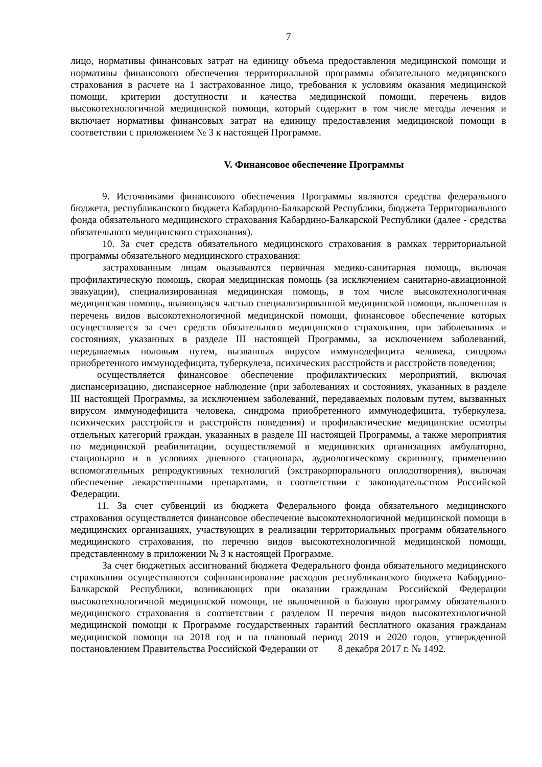7
лицо, нормативы финансовых затрат на единицу объема предоставления медицинской помощи и нормативы финансового обеспечения территориальной программы обязательного медицинского страхования в расчете на 1 застрахованное лицо, требования к условиям оказания медицинской помощи, критерии доступности и качества медицинской помощи, перечень видов высокотехнологичной медицинской помощи, который содержит в том числе методы лечения и включает нормативы финансовых затрат на единицу предоставления медицинской помощи в соответствии с приложением № 3 к настоящей Программе.
V. Финансовое обеспечение Программы
9. Источниками финансового обеспечения Программы являются средства федерального бюджета, республиканского бюджета Кабардино-Балкарской Республики, бюджета Территориального фонда обязательного медицинского страхования Кабардино-Балкарской Республики (далее - средства обязательного медицинского страхования).
10. За счет средств обязательного медицинского страхования в рамках территориальной программы обязательного медицинского страхования:
застрахованным лицам оказываются первичная медико-санитарная помощь, включая профилактическую помощь, скорая медицинская помощь (за исключением санитарно-авиационной эвакуации), специализированная медицинская помощь, в том числе высокотехнологичная медицинская помощь, являющаяся частью специализированной медицинской помощи, включенная в перечень видов высокотехнологичной медицинской помощи, финансовое обеспечение которых осуществляется за счет средств обязательного медицинского страхования, при заболеваниях и состояниях, указанных в разделе III настоящей Программы, за исключением заболеваний, передаваемых половым путем, вызванных вирусом иммунодефицита человека, синдрома приобретенного иммунодефицита, туберкулеза, психических расстройств и расстройств поведения;
осуществляется финансовое обеспечение профилактических мероприятий, включая диспансеризацию, диспансерное наблюдение (при заболеваниях и состояниях, указанных в разделе III настоящей Программы, за исключением заболеваний, передаваемых половым путем, вызванных вирусом иммунодефицита человека, синдрома приобретенного иммунодефицита, туберкулеза, психических расстройств и расстройств поведения) и профилактические медицинские осмотры отдельных категорий граждан, указанных в разделе III настоящей Программы, а также мероприятия по медицинской реабилитации, осуществляемой в медицинских организациях амбулаторно, стационарно и в условиях дневного стационара, аудиологическому скринингу, применению вспомогательных репродуктивных технологий (экстракорпорального оплодотворения), включая обеспечение лекарственными препаратами, в соответствии с законодательством Российской Федерации.
11. За счет субвенций из бюджета Федерального фонда обязательного медицинского страхования осуществляется финансовое обеспечение высокотехнологичной медицинской помощи в медицинских организациях, участвующих в реализации территориальных программ обязательного медицинского страхования, по перечню видов высокотехнологичной медицинской помощи, представленному в приложении № 3 к настоящей Программе.
За счет бюджетных ассигнований бюджета Федерального фонда обязательного медицинского страхования осуществляются софинансирование расходов республиканского бюджета Кабардино-Балкарской Республики, возникающих при оказании гражданам Российской Федерации высокотехнологичной медицинской помощи, не включенной в базовую программу обязательного медицинского страхования в соответствии с разделом II перечня видов высокотехнологичной медицинской помощи к Программе государственных гарантий бесплатного оказания гражданам медицинской помощи на 2018 год и на плановый период 2019 и 2020 годов, утвержденной постановлением Правительства Российской Федерации от 8 декабря 2017 г. № 1492.